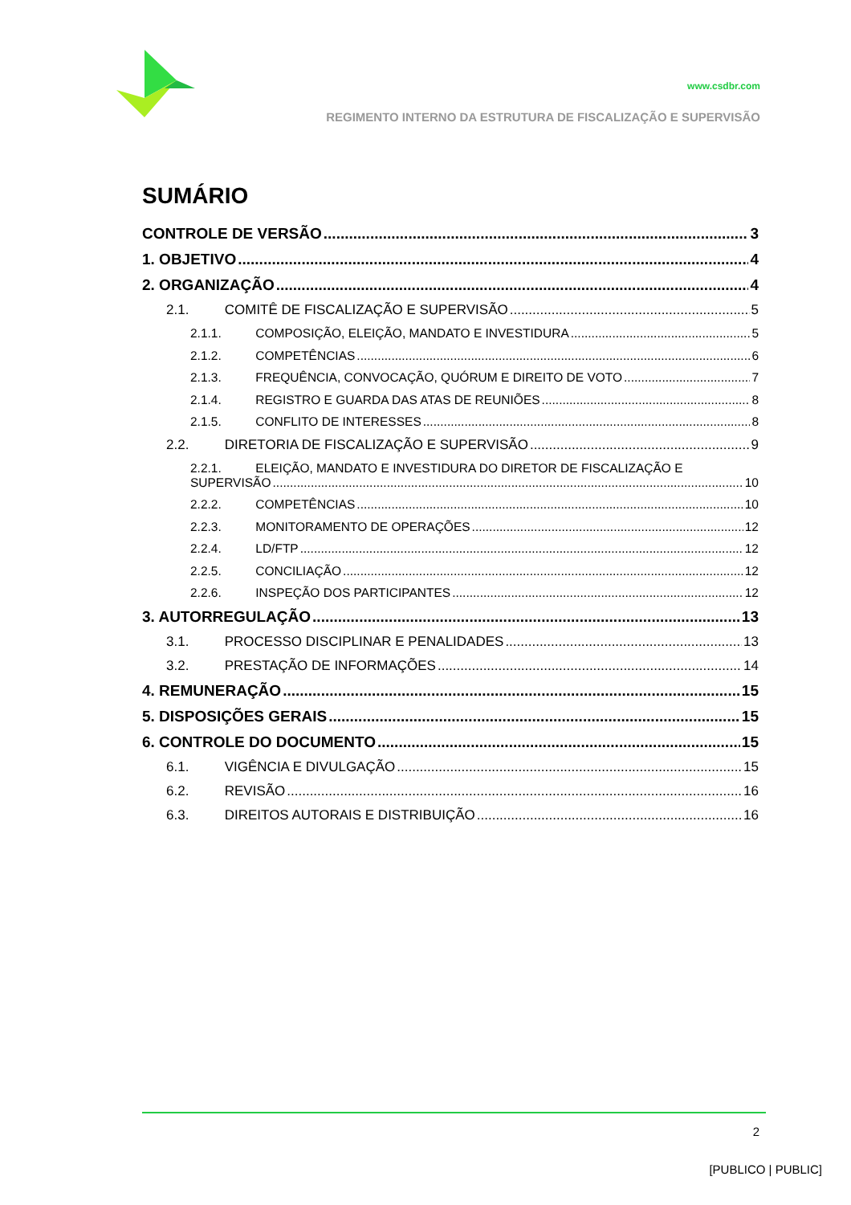www.csdbr.com
REGIMENTO INTERNO DA ESTRUTURA DE FISCALIZAÇÃO E SUPERVISÃO
SUMÁRIO
CONTROLE DE VERSÃO 3
1. OBJETIVO 4
2. ORGANIZAÇÃO 4
2.1. COMITÊ DE FISCALIZAÇÃO E SUPERVISÃO 5
2.1.1. COMPOSIÇÃO, ELEIÇÃO, MANDATO E INVESTIDURA 5
2.1.2. COMPETÊNCIAS 6
2.1.3. FREQUÊNCIA, CONVOCAÇÃO, QUÓRUM E DIREITO DE VOTO 7
2.1.4. REGISTRO E GUARDA DAS ATAS DE REUNIÕES 8
2.1.5. CONFLITO DE INTERESSES 8
2.2. DIRETORIA DE FISCALIZAÇÃO E SUPERVISÃO 9
2.2.1. ELEIÇÃO, MANDATO E INVESTIDURA DO DIRETOR DE FISCALIZAÇÃO E
SUPERVISÃO 10
2.2.2. COMPETÊNCIAS 10
2.2.3. MONITORAMENTO DE OPERAÇÕES 12
2.2.4. LD/FTP 12
2.2.5. CONCILIAÇÃO 12
2.2.6. INSPEÇÃO DOS PARTICIPANTES 12
3. AUTORREGULAÇÃO 13
3.1. PROCESSO DISCIPLINAR E PENALIDADES 13
3.2. PRESTAÇÃO DE INFORMAÇÕES 14
4. REMUNERAÇÃO 15
5. DISPOSIÇÕES GERAIS 15
6. CONTROLE DO DOCUMENTO 15
6.1. VIGÊNCIA E DIVULGAÇÃO 15
6.2. REVISÃO 16
6.3. DIREITOS AUTORAIS E DISTRIBUIÇÃO 16
2
[PUBLICO | PUBLIC]